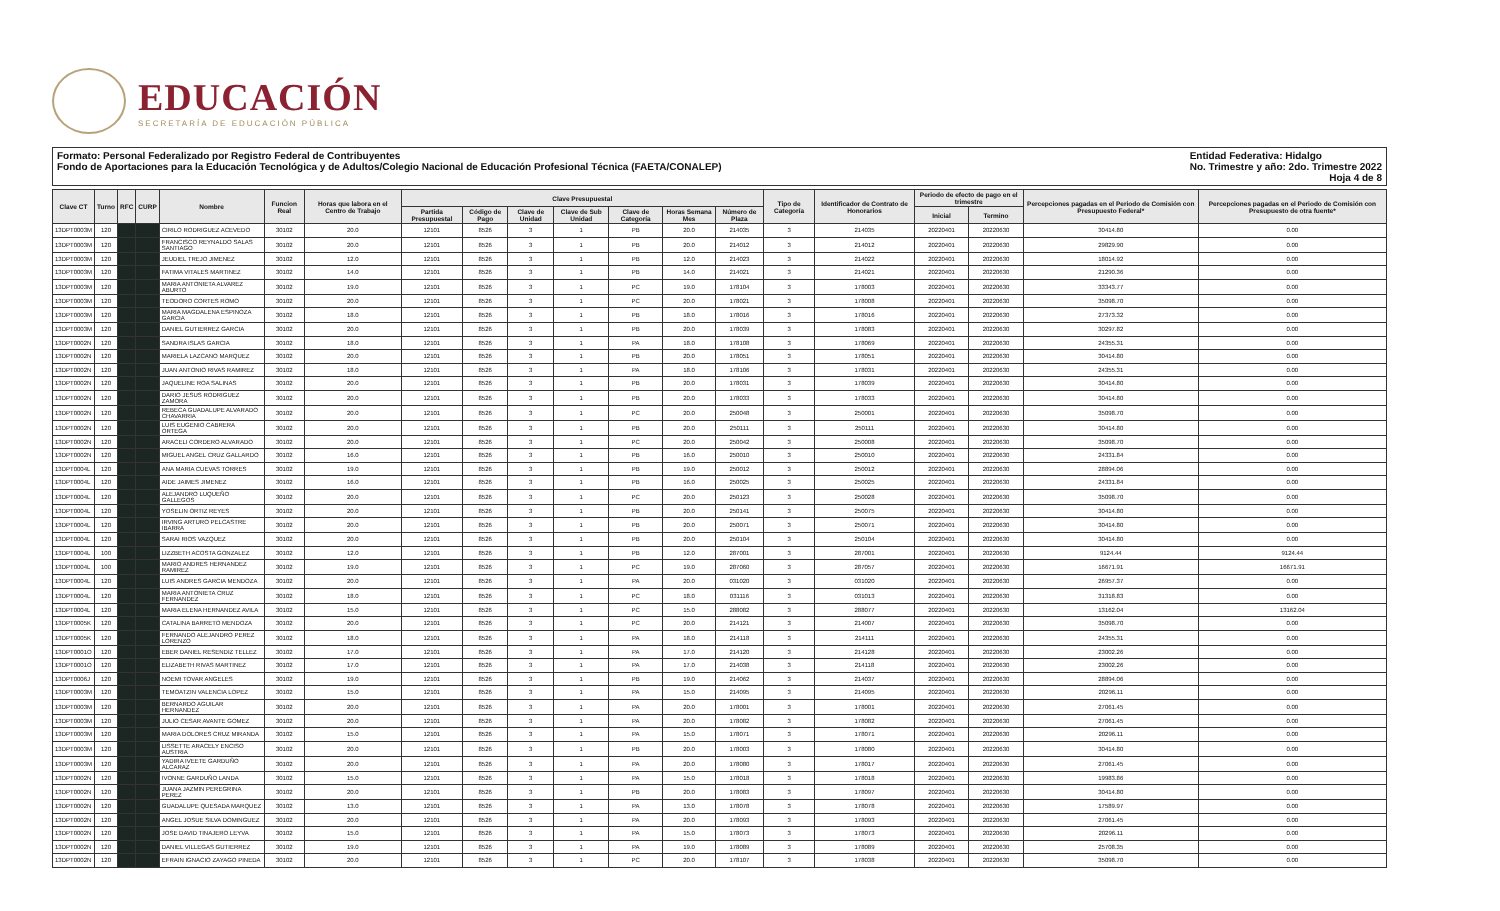EDUCACIÓN
SECRETARÍA DE EDUCACIÓN PÚBLICA
Formato: Personal Federalizado por Registro Federal de Contribuyentes
Fondo de Aportaciones para la Educación Tecnológica y de Adultos/Colegio Nacional de Educación Profesional Técnica (FAETA/CONALEP)
Entidad Federativa: Hidalgo
No. Trimestre y año: 2do. Trimestre 2022
Hoja 4 de 8
| Clave CT | Turno | RFC | CURP | Nombre | Funcion Real | Horas que labora en el Centro de Trabajo | Clave Presupuestal | | | | | | | Tipo de Categoría | Identificador de Contrato de Honorarios | Periodo de efecto de pago en el trimestre | | Percepciones pagadas en el Periodo de Comisión con Presupuesto Federal* | Percepciones pagadas en el Periodo de Comisión con Presupuesto de otra fuente* |
| --- | --- | --- | --- | --- | --- | --- | --- | --- | --- | --- | --- | --- | --- | --- | --- | --- | --- | --- | --- |
| | | | | | | | Partida Presupuestal | Código de Pago | Clave de Unidad | Clave de Sub Unidad | Clave de Categoría | Horas Semana Mes | Número de Plaza | | | Inicial | Termino | | |
| 13DPT0003M | 120 | | | CIRILO RODRIGUEZ ACEVEDO | 30102 | 20.0 | 12101 | 8526 | 3 | 1 | PB | 20.0 | 214035 | 3 | 214035 | 20220401 | 20220630 | 30414.80 | 0.00 |
| 13DPT0003M | 120 | | | FRANCISCO REYNALDO SALAS SANTIAGO | 30102 | 20.0 | 12101 | 8526 | 3 | 1 | PB | 20.0 | 214012 | 3 | 214012 | 20220401 | 20220630 | 29829.90 | 0.00 |
| 13DPT0003M | 120 | | | JEUDIEL TREJO JIMENEZ | 30102 | 12.0 | 12101 | 8526 | 3 | 1 | PB | 12.0 | 214023 | 3 | 214022 | 20220401 | 20220630 | 18014.92 | 0.00 |
| 13DPT0003M | 120 | | | FATIMA VITALES MARTINEZ | 30102 | 14.0 | 12101 | 8526 | 3 | 1 | PB | 14.0 | 214021 | 3 | 214021 | 20220401 | 20220630 | 21290.36 | 0.00 |
| 13DPT0003M | 120 | | | MARIA ANTONIETA ALVAREZ ABURTO | 30102 | 19.0 | 12101 | 8526 | 3 | 1 | PC | 19.0 | 178104 | 3 | 178003 | 20220401 | 20220630 | 33343.77 | 0.00 |
| 13DPT0003M | 120 | | | TEODORO CORTES ROMO | 30102 | 20.0 | 12101 | 8526 | 3 | 1 | PC | 20.0 | 178021 | 3 | 178008 | 20220401 | 20220630 | 35098.70 | 0.00 |
| 13DPT0003M | 120 | | | MARIA MAGDALENA ESPINOZA GARCIA | 30102 | 18.0 | 12101 | 8526 | 3 | 1 | PB | 18.0 | 178016 | 3 | 178016 | 20220401 | 20220630 | 27373.32 | 0.00 |
| 13DPT0003M | 120 | | | DANIEL GUTIERREZ GARCIA | 30102 | 20.0 | 12101 | 8526 | 3 | 1 | PB | 20.0 | 178039 | 3 | 178083 | 20220401 | 20220630 | 30297.82 | 0.00 |
| 13DPT0002N | 120 | | | SANDRA ISLAS GARCIA | 30102 | 18.0 | 12101 | 8526 | 3 | 1 | PA | 18.0 | 178108 | 3 | 178069 | 20220401 | 20220630 | 24355.31 | 0.00 |
| 13DPT0002N | 120 | | | MARIELA LAZCANO MARQUEZ | 30102 | 20.0 | 12101 | 8526 | 3 | 1 | PB | 20.0 | 178051 | 3 | 178051 | 20220401 | 20220630 | 30414.80 | 0.00 |
| 13DPT0002N | 120 | | | JUAN ANTONIO RIVAS RAMIREZ | 30102 | 18.0 | 12101 | 8526 | 3 | 1 | PA | 18.0 | 178106 | 3 | 178031 | 20220401 | 20220630 | 24355.31 | 0.00 |
| 13DPT0002N | 120 | | | JAQUELINE ROA SALINAS | 30102 | 20.0 | 12101 | 8526 | 3 | 1 | PB | 20.0 | 178031 | 3 | 178039 | 20220401 | 20220630 | 30414.80 | 0.00 |
| 13DPT0002N | 120 | | | DARIO JESUS RODRIGUEZ ZAMORA | 30102 | 20.0 | 12101 | 8526 | 3 | 1 | PB | 20.0 | 178033 | 3 | 178033 | 20220401 | 20220630 | 30414.80 | 0.00 |
| 13DPT0002N | 120 | | | REBECA GUADALUPE ALVARADO CHAVARRIA | 30102 | 20.0 | 12101 | 8526 | 3 | 1 | PC | 20.0 | 250048 | 3 | 250001 | 20220401 | 20220630 | 35098.70 | 0.00 |
| 13DPT0002N | 120 | | | LUIS EUGENIO CABRERA ORTEGA | 30102 | 20.0 | 12101 | 8526 | 3 | 1 | PB | 20.0 | 250111 | 3 | 250111 | 20220401 | 20220630 | 30414.80 | 0.00 |
| 13DPT0002N | 120 | | | ARACELI CORDERO ALVARADO | 30102 | 20.0 | 12101 | 8526 | 3 | 1 | PC | 20.0 | 250042 | 3 | 250008 | 20220401 | 20220630 | 35098.70 | 0.00 |
| 13DPT0002N | 120 | | | MIGUEL ANGEL CRUZ GALLARDO | 30102 | 16.0 | 12101 | 8526 | 3 | 1 | PB | 16.0 | 250010 | 3 | 250010 | 20220401 | 20220630 | 24331.84 | 0.00 |
| 13DPT0004L | 120 | | | ANA MARIA CUEVAS TORRES | 30102 | 19.0 | 12101 | 8526 | 3 | 1 | PB | 19.0 | 250012 | 3 | 250012 | 20220401 | 20220630 | 28894.06 | 0.00 |
| 13DPT0004L | 120 | | | AIDE JAIMES JIMENEZ | 30102 | 16.0 | 12101 | 8526 | 3 | 1 | PB | 16.0 | 250025 | 3 | 250025 | 20220401 | 20220630 | 24331.84 | 0.00 |
| 13DPT0004L | 120 | | | ALEJANDRO LUQUEÑO GALLEGOS | 30102 | 20.0 | 12101 | 8526 | 3 | 1 | PC | 20.0 | 250123 | 3 | 250028 | 20220401 | 20220630 | 35098.70 | 0.00 |
| 13DPT0004L | 120 | | | YOSELIN ORTIZ REYES | 30102 | 20.0 | 12101 | 8526 | 3 | 1 | PB | 20.0 | 250141 | 3 | 250075 | 20220401 | 20220630 | 30414.80 | 0.00 |
| 13DPT0004L | 120 | | | IRVING ARTURO PELCASTRE IBARRA | 30102 | 20.0 | 12101 | 8526 | 3 | 1 | PB | 20.0 | 250071 | 3 | 250071 | 20220401 | 20220630 | 30414.80 | 0.00 |
| 13DPT0004L | 120 | | | SARAI RIOS VAZQUEZ | 30102 | 20.0 | 12101 | 8526 | 3 | 1 | PB | 20.0 | 250104 | 3 | 250104 | 20220401 | 20220630 | 30414.80 | 0.00 |
| 13DPT0004L | 100 | | | LIZZBETH ACOSTA GONZALEZ | 30102 | 12.0 | 12101 | 8526 | 3 | 1 | PB | 12.0 | 287001 | 3 | 287001 | 20220401 | 20220630 | 9124.44 | 9124.44 |
| 13DPT0004L | 100 | | | MARIO ANDRES HERNANDEZ RAMIREZ | 30102 | 19.0 | 12101 | 8526 | 3 | 1 | PC | 19.0 | 287060 | 3 | 287057 | 20220401 | 20220630 | 16671.91 | 16671.91 |
| 13DPT0004L | 120 | | | LUIS ANDRES GARCIA MENDOZA | 30102 | 20.0 | 12101 | 8526 | 3 | 1 | PA | 20.0 | 031020 | 3 | 031020 | 20220401 | 20220630 | 26957.37 | 0.00 |
| 13DPT0004L | 120 | | | MARIA ANTONIETA CRUZ FERNANDEZ | 30102 | 18.0 | 12101 | 8526 | 3 | 1 | PC | 18.0 | 031116 | 3 | 031013 | 20220401 | 20220630 | 31318.83 | 0.00 |
| 13DPT0004L | 120 | | | MARIA ELENA HERNANDEZ AVILA | 30102 | 15.0 | 12101 | 8526 | 3 | 1 | PC | 15.0 | 288082 | 3 | 288077 | 20220401 | 20220630 | 13162.04 | 13162.04 |
| 13DPT0005K | 120 | | | CATALINA BARRETO MENDOZA | 30102 | 20.0 | 12101 | 8526 | 3 | 1 | PC | 20.0 | 214121 | 3 | 214007 | 20220401 | 20220630 | 35098.70 | 0.00 |
| 13DPT0005K | 120 | | | FERNANDO ALEJANDRO PEREZ LORENZO | 30102 | 18.0 | 12101 | 8526 | 3 | 1 | PA | 18.0 | 214118 | 3 | 214111 | 20220401 | 20220630 | 24355.31 | 0.00 |
| 13DPT0001O | 120 | | | EBER DANIEL RESENDIZ TELLEZ | 30102 | 17.0 | 12101 | 8526 | 3 | 1 | PA | 17.0 | 214120 | 3 | 214128 | 20220401 | 20220630 | 23002.26 | 0.00 |
| 13DPT0001O | 120 | | | ELIZABETH RIVAS MARTINEZ | 30102 | 17.0 | 12101 | 8526 | 3 | 1 | PA | 17.0 | 214038 | 3 | 214118 | 20220401 | 20220630 | 23002.26 | 0.00 |
| 13DPT0006J | 120 | | | NOEMI TOVAR ANGELES | 30102 | 19.0 | 12101 | 8526 | 3 | 1 | PB | 19.0 | 214062 | 3 | 214037 | 20220401 | 20220630 | 28894.06 | 0.00 |
| 13DPT0003M | 120 | | | TEMOATZIN VALENCIA LOPEZ | 30102 | 15.0 | 12101 | 8526 | 3 | 1 | PA | 15.0 | 214095 | 3 | 214095 | 20220401 | 20220630 | 20296.11 | 0.00 |
| 13DPT0003M | 120 | | | BERNARDO AGUILAR HERNANDEZ | 30102 | 20.0 | 12101 | 8526 | 3 | 1 | PA | 20.0 | 178001 | 3 | 178001 | 20220401 | 20220630 | 27061.45 | 0.00 |
| 13DPT0003M | 120 | | | JULIO CESAR AVANTE GOMEZ | 30102 | 20.0 | 12101 | 8526 | 3 | 1 | PA | 20.0 | 178082 | 3 | 178082 | 20220401 | 20220630 | 27061.45 | 0.00 |
| 13DPT0003M | 120 | | | MARIA DOLORES CRUZ MIRANDA | 30102 | 15.0 | 12101 | 8526 | 3 | 1 | PA | 15.0 | 178071 | 3 | 178071 | 20220401 | 20220630 | 20296.11 | 0.00 |
| 13DPT0003M | 120 | | | LISSETTE ARACELY ENCISO AUSTRIA | 30102 | 20.0 | 12101 | 8526 | 3 | 1 | PB | 20.0 | 178003 | 3 | 178080 | 20220401 | 20220630 | 30414.80 | 0.00 |
| 13DPT0003M | 120 | | | YADIRA IVEETE GARDUÑO ALCARAZ | 30102 | 20.0 | 12101 | 8526 | 3 | 1 | PA | 20.0 | 178080 | 3 | 178017 | 20220401 | 20220630 | 27061.45 | 0.00 |
| 13DPT0002N | 120 | | | IVONNE GARDUÑO LANDA | 30102 | 15.0 | 12101 | 8526 | 3 | 1 | PA | 15.0 | 178018 | 3 | 178018 | 20220401 | 20220630 | 19983.86 | 0.00 |
| 13DPT0002N | 120 | | | JUANA JAZMIN PEREGRINA PEREZ | 30102 | 20.0 | 12101 | 8526 | 3 | 1 | PB | 20.0 | 178083 | 3 | 178097 | 20220401 | 20220630 | 30414.80 | 0.00 |
| 13DPT0002N | 120 | | | GUADALUPE QUESADA MARQUEZ | 30102 | 13.0 | 12101 | 8526 | 3 | 1 | PA | 13.0 | 178078 | 3 | 178078 | 20220401 | 20220630 | 17589.97 | 0.00 |
| 13DPT0002N | 120 | | | ANGEL JOSUE SILVA DOMINGUEZ | 30102 | 20.0 | 12101 | 8526 | 3 | 1 | PA | 20.0 | 178093 | 3 | 178093 | 20220401 | 20220630 | 27061.45 | 0.00 |
| 13DPT0002N | 120 | | | JOSE DAVID TINAJERO LEYVA | 30102 | 15.0 | 12101 | 8526 | 3 | 1 | PA | 15.0 | 178073 | 3 | 178073 | 20220401 | 20220630 | 20296.11 | 0.00 |
| 13DPT0002N | 120 | | | DANIEL VILLEGAS GUTIERREZ | 30102 | 19.0 | 12101 | 8526 | 3 | 1 | PA | 19.0 | 178089 | 3 | 178089 | 20220401 | 20220630 | 25708.35 | 0.00 |
| 13DPT0002N | 120 | | | EFRAIN IGNACIO ZAYAGO PINEDA | 30102 | 20.0 | 12101 | 8526 | 3 | 1 | PC | 20.0 | 178107 | 3 | 178038 | 20220401 | 20220630 | 35098.70 | 0.00 |